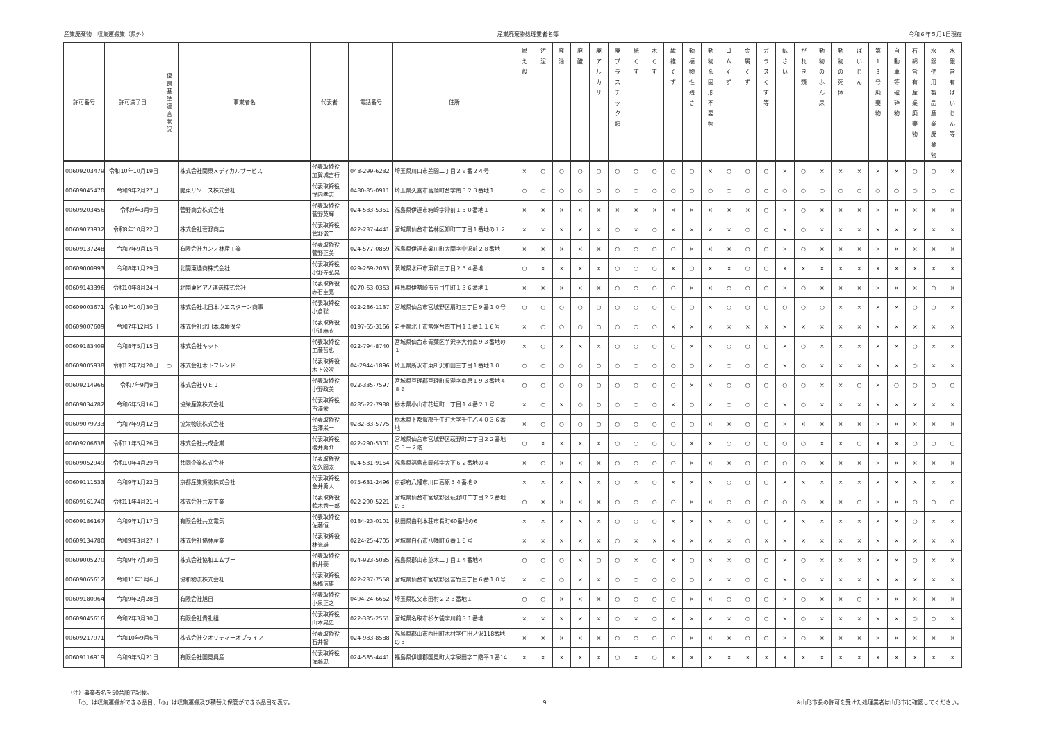産業廃棄物　収集運搬業（県外） 産業廃棄物処理業者名簿 令和６年５月1日現在
| 許可番号 | 許可満了日 | 優 良 基 準 適 合 状 況 | 事業者名 | 代表者 | 電話番号 | 住所 | 燃 え 殻 | 汚 泥 | 廃 油 | 廃 酸 | 廃 ア ル カ リ | 廃 プ ラ ス チ ッ ク 類 | 紙 く ず | 木 く ず | 繊 維 く ず | 動 植 物 性 残 さ | 動 物 系 固 形 不 要 物 | ゴ ム く ず | 金 属 く ず | ガ ラ ス く ず 等 | 鉱 さ い | が れ き 類 | 動 物 の ふ ん 尿 | 動 物 の 死 体 | ば い じ ん | 第 1 3 号 廃 棄 物 | 自 動 車 等 破 砕 物 | 石 綿 含 有 産 業 廃 棄 物 | 水 銀 使 用 製 品 産 業 廃 棄 物 | 水 銀 含 有 ば い じ ん 等 |
| --- | --- | --- | --- | --- | --- | --- | --- | --- | --- | --- | --- | --- | --- | --- | --- | --- | --- | --- | --- | --- | --- | --- | --- | --- | --- | --- | --- | --- | --- | --- |
| 00609203479 | 令和10年10月19日 | | 株式会社関東メディカルサービス | 代表取締役 加賀城吉行 | 048-299-6232 | 埼玉県川口市差間二丁目２９番２４号 | × | ○ | ○ | ○ | ○ | ○ | ○ | ○ | ○ | ○ | × | ○ | ○ | ○ | × | ○ | × | × | × | × | × | ○ | ○ | × |
| 00609045470 | 令和9年2月27日 | | 関東リソース株式会社 | 代表取締役 悦内孝志 | 0480-85-0911 | 埼玉県久喜市菖蒲町台字南３２３番地１ | ○ | ○ | ○ | ○ | ○ | ○ | ○ | ○ | ○ | ○ | ○ | ○ | ○ | ○ | ○ | ○ | ○ | ○ | ○ | ○ | ○ | ○ | ○ | ○ |
| 00609203456 | 令和9年3月9日 | | 菅野商会株式会社 | 代表取締役 菅野英輝 | 024-583-5351 | 福島県伊達市箱崎字沖前１５０番地１ | × | × | × | × | × | × | × | × | × | × | × | × | × | ○ | × | ○ | × | × | × | × | × | × | × | × |
| 00609073932 | 令和8年10月22日 | | 株式会社菅野商店 | 代表取締役 菅野俊二 | 022-237-4441 | 宮城県仙台市若林区卸町二丁目１番地の１２ | × | × | × | × | × | ○ | × | ○ | × | × | × | × | ○ | ○ | × | ○ | × | × | × | × | × | × | × | × |
| 00609137248 | 令和7年9月15日 | | 有限会社カンノ林産工業 | 代表取締役 菅野正美 | 024-577-0859 | 福島県伊達市梁川町大関字中沢前２８番地 | × | × | × | × | × | ○ | ○ | ○ | ○ | × | × | × | ○ | ○ | × | ○ | × | × | × | × | × | × | × | × |
| 00609000993 | 令和8年1月29日 | | 北関東通商株式会社 | 代表取締役 小野寺弘晃 | 029-269-2033 | 茨城県水戸市東前三丁目２３４番地 | ○ | × | × | × | × | ○ | ○ | ○ | × | ○ | × | × | ○ | ○ | × | × | × | × | × | × | × | × | × | × |
| 00609143396 | 令和10年8月24日 | | 北関東ピアノ運送株式会社 | 代表取締役 赤石圭亮 | 0270-63-0363 | 群馬県伊勢崎市五目牛町１３６番地１ | × | × | × | × | × | ○ | ○ | ○ | ○ | × | × | ○ | ○ | ○ | × | ○ | × | × | × | × | × | × | ○ | × |
| 00609003671 | 令和10年10月30日 | | 株式会社北日本ウエスターン商事 | 代表取締役 小倉聡 | 022-286-1137 | 宮城県仙台市宮城野区扇町三丁目９番１０号 | ○ | ○ | ○ | ○ | ○ | ○ | ○ | ○ | ○ | ○ | × | ○ | ○ | ○ | ○ | ○ | ○ | × | × | × | × | ○ | ○ | × |
| 00609007609 | 令和7年12月5日 | | 株式会社北日本環境保全 | 代表取締役 中道麻衣 | 0197-65-3166 | 岩手県北上市常盤台四丁目１１番１１６号 | × | ○ | ○ | ○ | ○ | ○ | ○ | ○ | × | × | × | × | × | × | × | × | × | × | × | × | × | × | × | × |
| 00609183409 | 令和8年5月15日 | | 株式会社キット | 代表取締役 工藤哲也 | 022-794-8740 | 宮城県仙台市青葉区芋沢字大竹南９３番地の １ | × | ○ | × | × | × | ○ | ○ | ○ | ○ | × | × | ○ | ○ | ○ | × | ○ | × | × | × | × | × | ○ | × | × |
| 00609005938 | 令和12年7月20日 | ○ | 株式会社木下フレンド | 代表取締役 木下公次 | 04-2944-1896 | 埼玉県所沢市東所沢和田三丁目１番地１０ | ○ | ○ | ○ | ○ | ○ | ○ | ○ | ○ | ○ | ○ | × | ○ | ○ | ○ | × | ○ | × | × | × | × | × | ○ | × | × |
| 00609214966 | 令和7年9月9日 | | 株式会社ＱＥＪ | 代表取締役 小野政美 | 022-335-7597 | 宮城県亘理郡亘理町長瀞字南原１９３番地４ ８６ | ○ | ○ | ○ | ○ | ○ | ○ | ○ | ○ | ○ | × | × | ○ | ○ | ○ | ○ | ○ | × | × | ○ | × | ○ | ○ | ○ | ○ |
| 00609034782 | 令和6年5月16日 | | 協栄産業株式会社 | 代表取締役 古澤栄一 | 0285-22-7988 | 栃木県小山市花垣町一丁目１４番２１号 | × | ○ | × | ○ | ○ | ○ | ○ | ○ | × | ○ | × | ○ | ○ | ○ | × | ○ | × | × | × | × | × | × | × | × |
| 00609079733 | 令和7年9月12日 | | 協栄物流株式会社 | 代表取締役 古澤栄一 | 0282-83-5775 | 栃木県下都賀郡壬生町大字壬生乙４０３６番 地 | × | ○ | ○ | ○ | ○ | ○ | ○ | ○ | ○ | ○ | × | × | ○ | ○ | × | × | × | × | × | × | × | × | × | × |
| 00609206638 | 令和11年5月26日 | | 株式会社共成企業 | 代表取締役 櫻井勇介 | 022-290-5301 | 宮城県仙台市宮城野区萩野町二丁目２２番地 の３－２階 | ○ | × | × | × | × | ○ | ○ | ○ | ○ | × | × | ○ | ○ | ○ | ○ | ○ | × | × | ○ | × | × | ○ | ○ | ○ |
| 00609052949 | 令和10年4月29日 | | 共同企業株式会社 | 代表取締役 佐久間太 | 024-531-9154 | 福島県福島市岡部字大下６２番地の４ | × | ○ | × | × | × | ○ | ○ | ○ | ○ | × | × | × | ○ | ○ | ○ | ○ | × | × | × | × | × | × | × | × |
| 00609111533 | 令和9年1月22日 | | 京都産業貨物株式会社 | 代表取締役 金井勇人 | 075-631-2496 | 京都府八幡市川口高原３４番地９ | × | × | × | × | × | ○ | × | ○ | × | × | × | ○ | ○ | ○ | × | × | × | × | × | × | × | × | × | × |
| 00609161740 | 令和11年4月21日 | | 株式会社共友工業 | 代表取締役 鈴木秀一郎 | 022-290-5221 | 宮城県仙台市宮城野区萩野町二丁目２２番地 の３ | ○ | × | × | × | × | ○ | ○ | ○ | ○ | × | × | ○ | ○ | ○ | ○ | ○ | × | × | ○ | × | × | ○ | ○ | ○ |
| 00609186167 | 令和9年1月17日 | | 有限会社共立電気 | 代表取締役 佐藤恒 | 0184-23-0101 | 秋田県由利本荘市肴町60番地の6 | × | × | × | × | × | ○ | ○ | ○ | × | × | × | × | ○ | ○ | × | × | × | × | × | × | × | ○ | × | × |
| 00609134780 | 令和9年3月27日 | | 株式会社協林産業 | 代表取締役 林光雄 | 0224-25-4705 | 宮城県白石市八幡町６番１６号 | × | × | × | × | × | ○ | × | × | × | × | × | × | ○ | × | × | × | × | × | × | × | × | × | × | × |
| 00609005270 | 令和9年7月30日 | | 株式会社協和エムザー | 代表取締役 新井豪 | 024-923-5035 | 福島県郡山市並木二丁目１４番地４ | ○ | ○ | ○ | × | ○ | ○ | × | ○ | × | ○ | × | × | ○ | ○ | × | ○ | × | × | × | × | × | ○ | × | × |
| 00609065612 | 令和11年1月6日 | | 協和物流株式会社 | 代表取締役 髙橋信雄 | 022-237-7558 | 宮城県仙台市宮城野区苦竹三丁目６番１０号 | × | ○ | ○ | × | × | ○ | ○ | ○ | ○ | ○ | × | × | ○ | ○ | × | ○ | × | × | × | × | × | × | × | × |
| 00609180964 | 令和9年2月28日 | | 有限会社旭日 | 代表取締役 小泉正之 | 0494-24-6652 | 埼玉県秩父市田村２２３番地１ | ○ | ○ | × | × | × | ○ | ○ | ○ | ○ | × | × | ○ | ○ | ○ | × | ○ | × | × | ○ | × | × | × | × | × |
| 00609045616 | 令和7年3月30日 | | 有限会社貴礼組 | 代表取締役 山本晃史 | 022-385-2551 | 宮城県名取市杉ケ袋字川前８１番地 | × | × | × | × | × | ○ | × | ○ | × | × | × | × | ○ | ○ | × | ○ | × | × | × | × | × | ○ | ○ | × |
| 00609217971 | 令和10年9月6日 | | 株式会社クオリティーオブライフ | 代表取締役 石井智 | 024-983-8588 | 福島県郡山市西田町木村字仁田ノ沢118番地 の３ | × | × | × | × | × | ○ | ○ | ○ | ○ | × | × | × | ○ | ○ | × | ○ | × | × | × | × | × | × | × | × |
| 00609116919 | 令和9年5月21日 | | 有限会社国見興産 | 代表取締役 佐藤忠 | 024-585-4441 | 福島県伊達郡国見町大字泉田字二階平１番14 | × | × | × | × | × | ○ | × | ○ | × | × | × | × | × | × | × | × | × | × | × | × | × | × | × | × |
（注）事業者名を50音順で記載。
　　「○」は収集運搬ができる品目、「◎」は収集運搬及び積替え保管ができる品目を表す。
9 ※山形市長の許可を受けた処理業者は山形市に確認してください。